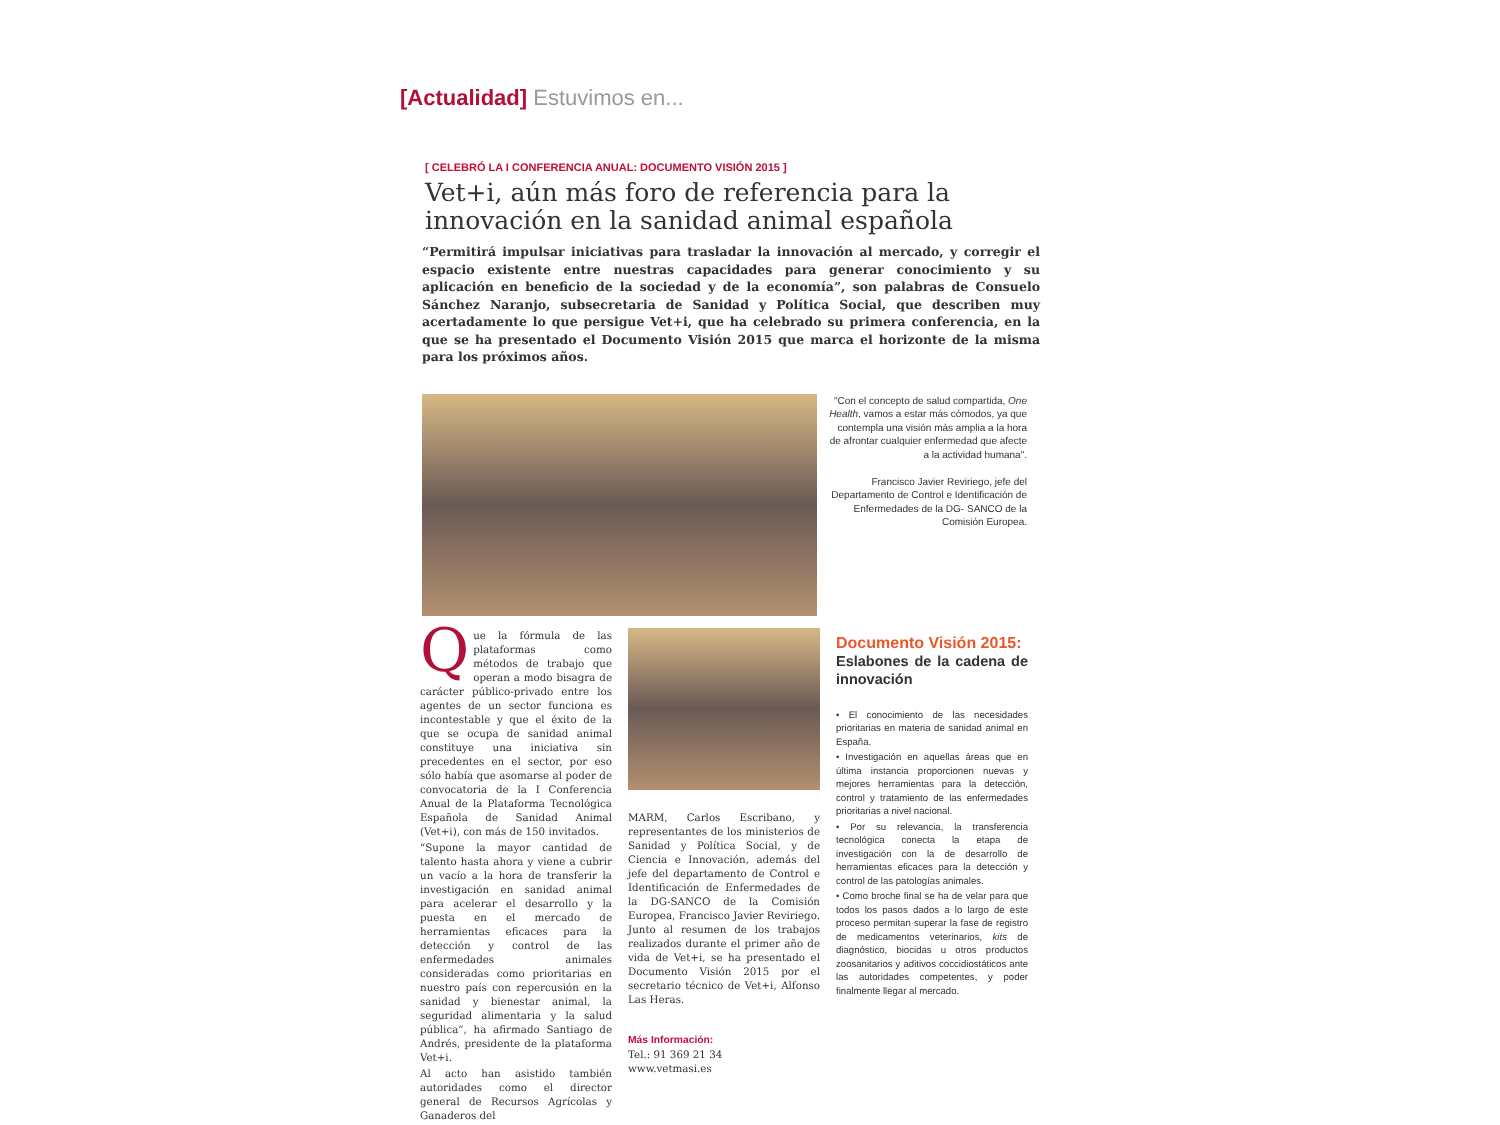[Actualidad] Estuvimos en...
[ CELEBRÓ LA I CONFERENCIA ANUAL: DOCUMENTO VISIÓN 2015 ]
Vet+i, aún más foro de referencia para la innovación en la sanidad animal española
“Permitirá impulsar iniciativas para trasladar la innovación al mercado, y corregir el espacio existente entre nuestras capacidades para generar conocimiento y su aplicación en beneficio de la sociedad y de la economía”, son palabras de Consuelo Sánchez Naranjo, subsecretaria de Sanidad y Política Social, que describen muy acertadamente lo que persigue Vet+i, que ha celebrado su primera conferencia, en la que se ha presentado el Documento Visión 2015 que marca el horizonte de la misma para los próximos años.
"Con el concepto de salud compartida, One Health, vamos a estar más cómodos, ya que contempla una visión más amplia a la hora de afrontar cualquier enfermedad que afecte a la actividad humana".
Francisco Javier Reviriego, jefe del Departamento de Control e Identificación de Enfermedades de la DG- SANCO de la Comisión Europea.
Que la fórmula de las plataformas como métodos de trabajo que operan a modo bisagra de carácter público-privado entre los agentes de un sector funciona es incontestable y que el éxito de la que se ocupa de sanidad animal constituye una iniciativa sin precedentes en el sector, por eso sólo había que asomarse al poder de convocatoria de la I Conferencia Anual de la Plataforma Tecnológica Española de Sanidad Animal (Vet+i), con más de 150 invitados.
“Supone la mayor cantidad de talento hasta ahora y viene a cubrir un vacío a la hora de transferir la investigación en sanidad animal para acelerar el desarrollo y la puesta en el mercado de herramientas eficaces para la detección y control de las enfermedades animales consideradas como prioritarias en nuestro país con repercusión en la sanidad y bienestar animal, la seguridad alimentaria y la salud pública”, ha afirmado Santiago de Andrés, presidente de la plataforma Vet+i.
Al acto han asistido también autoridades como el director general de Recursos Agrícolas y Ganaderos del
MARM, Carlos Escribano, y representantes de los ministerios de Sanidad y Política Social, y de Ciencia e Innovación, además del jefe del departamento de Control e Identificación de Enfermedades de la DG-SANCO de la Comisión Europea, Francisco Javier Reviriego. Junto al resumen de los trabajos realizados durante el primer año de vida de Vet+i, se ha presentado el Documento Visión 2015 por el secretario técnico de Vet+i, Alfonso Las Heras.
Más Información:
Tel.: 91 369 21 34
www.vetmasi.es
Documento Visión 2015:
Eslabones de la cadena de innovación
• El conocimiento de las necesidades prioritarias en materia de sanidad animal en España.
• Investigación en aquellas áreas que en última instancia proporcionen nuevas y mejores herramientas para la detección, control y tratamiento de las enfermedades prioritarias a nivel nacional.
• Por su relevancia, la transferencia tecnológica conecta la etapa de investigación con la de desarrollo de herramientas eficaces para la detección y control de las patologías animales.
• Como broche final se ha de velar para que todos los pasos dados a lo largo de este proceso permitan superar la fase de registro de medicamentos veterinarios, kits de diagnóstico, biocidas u otros productos zoosanitarios y aditivos coccidiostáticos ante las autoridades competentes, y poder finalmente llegar al mercado.